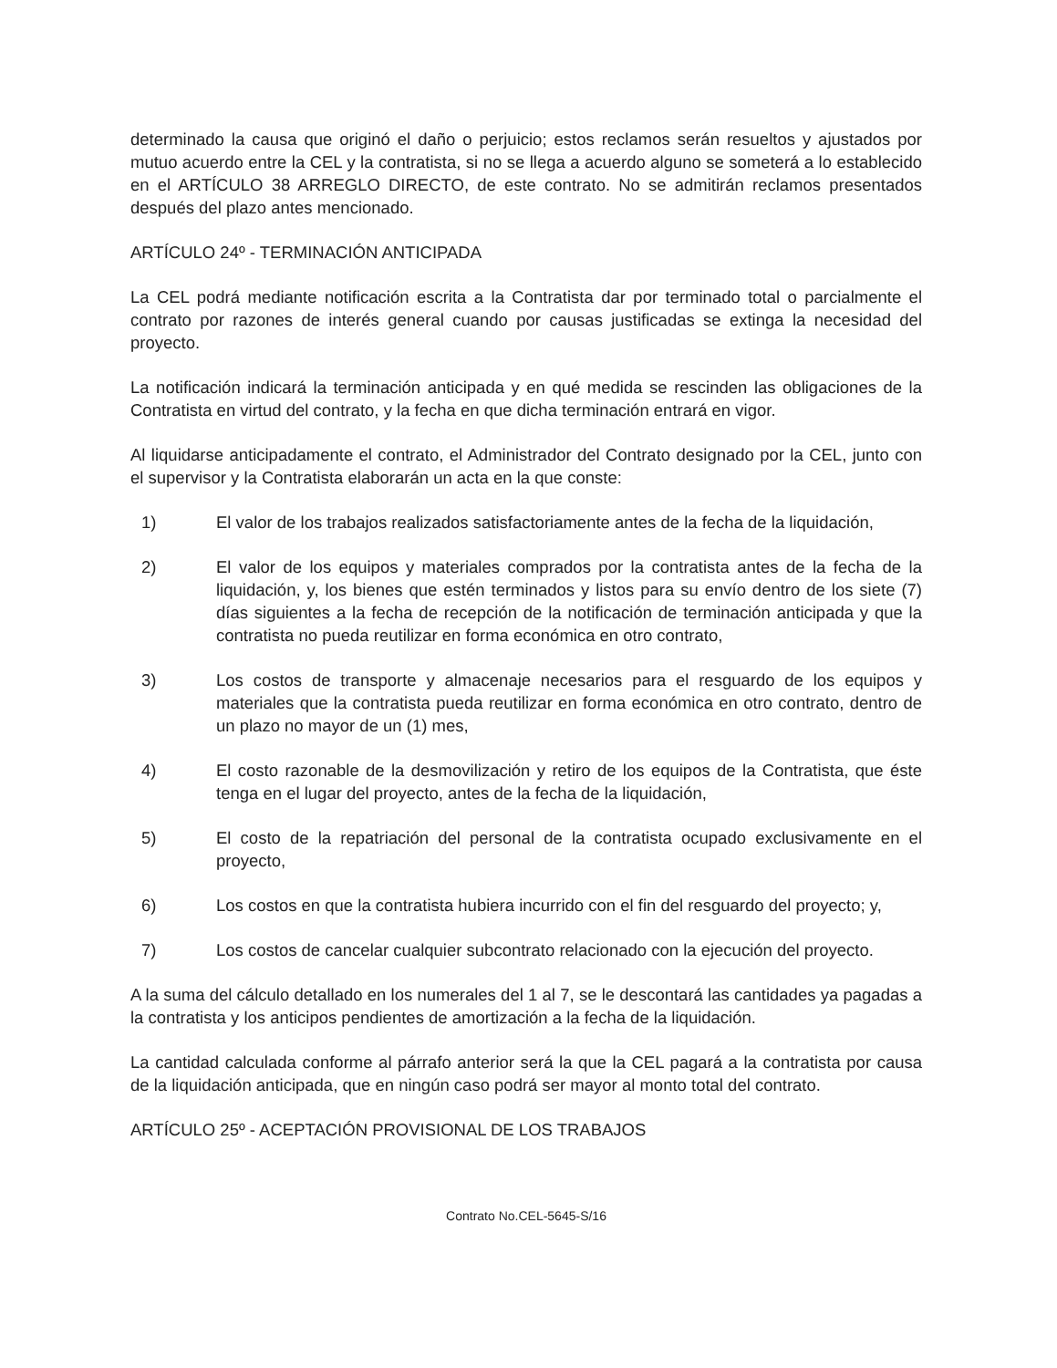determinado la causa que originó el daño o perjuicio; estos reclamos serán resueltos y ajustados por mutuo acuerdo entre la CEL y la contratista, si no se llega a acuerdo alguno se someterá a lo establecido en el ARTÍCULO 38 ARREGLO DIRECTO, de este contrato. No se admitirán reclamos presentados después del plazo antes mencionado.
ARTÍCULO 24º - TERMINACIÓN ANTICIPADA
La CEL podrá mediante notificación escrita a la Contratista dar por terminado total o parcialmente el contrato por razones de interés general cuando por causas justificadas se extinga la necesidad del proyecto.
La notificación indicará la terminación anticipada y en qué medida se rescinden las obligaciones de la Contratista en virtud del contrato, y la fecha en que dicha terminación entrará en vigor.
Al liquidarse anticipadamente el contrato, el Administrador del Contrato designado por la CEL, junto con el supervisor y la Contratista elaborarán un acta en la que conste:
1) El valor de los trabajos realizados satisfactoriamente antes de la fecha de la liquidación,
2) El valor de los equipos y materiales comprados por la contratista antes de la fecha de la liquidación, y, los bienes que estén terminados y listos para su envío dentro de los siete (7) días siguientes a la fecha de recepción de la notificación de terminación anticipada y que la contratista no pueda reutilizar en forma económica en otro contrato,
3) Los costos de transporte y almacenaje necesarios para el resguardo de los equipos y materiales que la contratista pueda reutilizar en forma económica en otro contrato, dentro de un plazo no mayor de un (1) mes,
4) El costo razonable de la desmovilización y retiro de los equipos de la Contratista, que éste tenga en el lugar del proyecto, antes de la fecha de la liquidación,
5) El costo de la repatriación del personal de la contratista ocupado exclusivamente en el proyecto,
6) Los costos en que la contratista hubiera incurrido con el fin del resguardo del proyecto; y,
7) Los costos de cancelar cualquier subcontrato relacionado con la ejecución del proyecto.
A la suma del cálculo detallado en los numerales del 1 al 7, se le descontará las cantidades ya pagadas a la contratista y los anticipos pendientes de amortización a la fecha de la liquidación.
La cantidad calculada conforme al párrafo anterior será la que la CEL pagará a la contratista por causa de la liquidación anticipada, que en ningún caso podrá ser mayor al monto total del contrato.
ARTÍCULO 25º - ACEPTACIÓN PROVISIONAL DE LOS TRABAJOS
Contrato No.CEL-5645-S/16